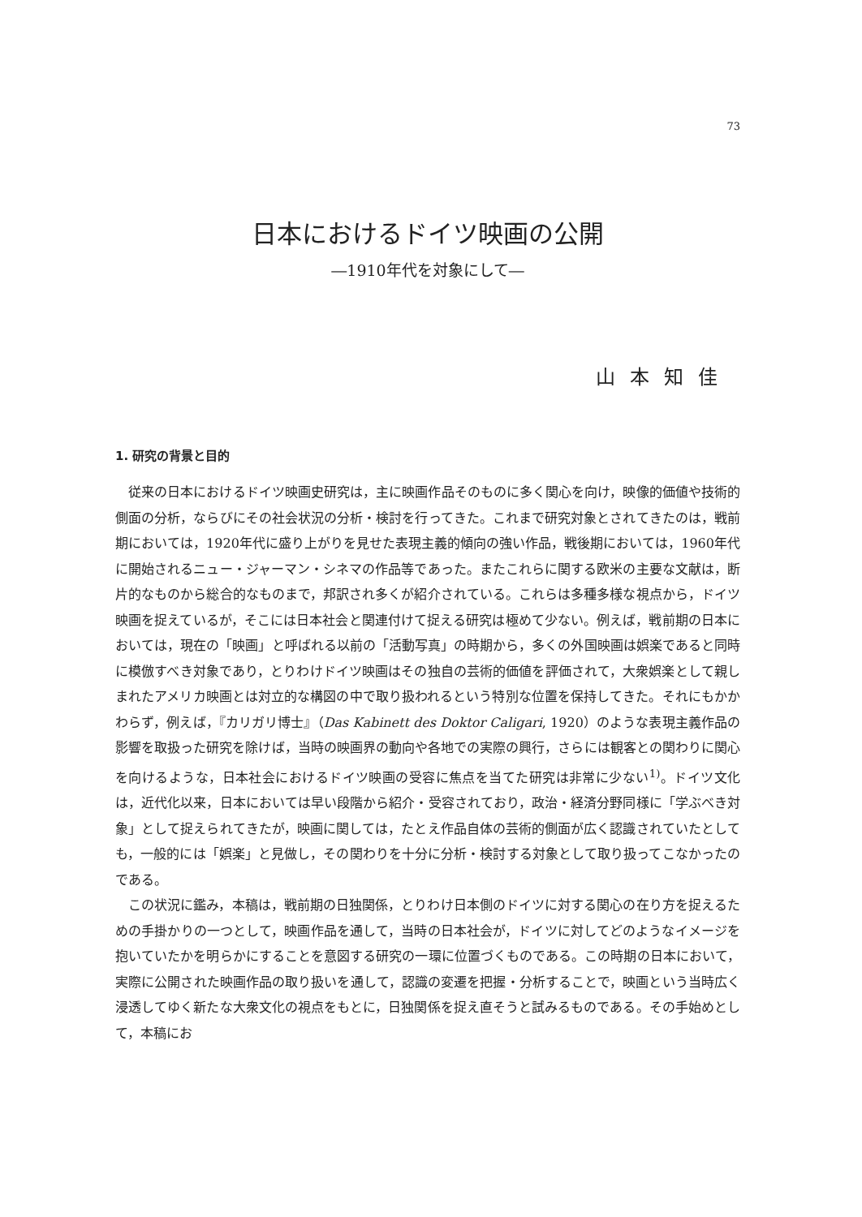73
日本におけるドイツ映画の公開
―1910年代を対象にして―
山本知佳
1. 研究の背景と目的
従来の日本におけるドイツ映画史研究は，主に映画作品そのものに多く関心を向け，映像的価値や技術的側面の分析，ならびにその社会状況の分析・検討を行ってきた。これまで研究対象とされてきたのは，戦前期においては，1920年代に盛り上がりを見せた表現主義的傾向の強い作品，戦後期においては，1960年代に開始されるニュー・ジャーマン・シネマの作品等であった。またこれらに関する欧米の主要な文献は，断片的なものから総合的なものまで，邦訳され多くが紹介されている。これらは多種多様な視点から，ドイツ映画を捉えているが，そこには日本社会と関連付けて捉える研究は極めて少ない。例えば，戦前期の日本においては，現在の「映画」と呼ばれる以前の「活動写真」の時期から，多くの外国映画は娯楽であると同時に模倣すべき対象であり，とりわけドイツ映画はその独自の芸術的価値を評価されて，大衆娯楽として親しまれたアメリカ映画とは対立的な構図の中で取り扱われるという特別な位置を保持してきた。それにもかかわらず，例えば，『カリガリ博士』（Das Kabinett des Doktor Caligari, 1920）のような表現主義作品の影響を取扱った研究を除けば，当時の映画界の動向や各地での実際の興行，さらには観客との関わりに関心を向けるような，日本社会におけるドイツ映画の受容に焦点を当てた研究は非常に少ない<sup>1)</sup>。ドイツ文化は，近代化以来，日本においては早い段階から紹介・受容されており，政治・経済分野同様に「学ぶべき対象」として捉えられてきたが，映画に関しては，たとえ作品自体の芸術的側面が広く認識されていたとしても，一般的には「娯楽」と見做し，その関わりを十分に分析・検討する対象として取り扱ってこなかったのである。
この状況に鑑み，本稿は，戦前期の日独関係，とりわけ日本側のドイツに対する関心の在り方を捉えるための手掛かりの一つとして，映画作品を通して，当時の日本社会が，ドイツに対してどのようなイメージを抱いていたかを明らかにすることを意図する研究の一環に位置づくものである。この時期の日本において，実際に公開された映画作品の取り扱いを通して，認識の変遷を把握・分析することで，映画という当時広く浸透してゆく新たな大衆文化の視点をもとに，日独関係を捉え直そうと試みるものである。その手始めとして，本稿にお